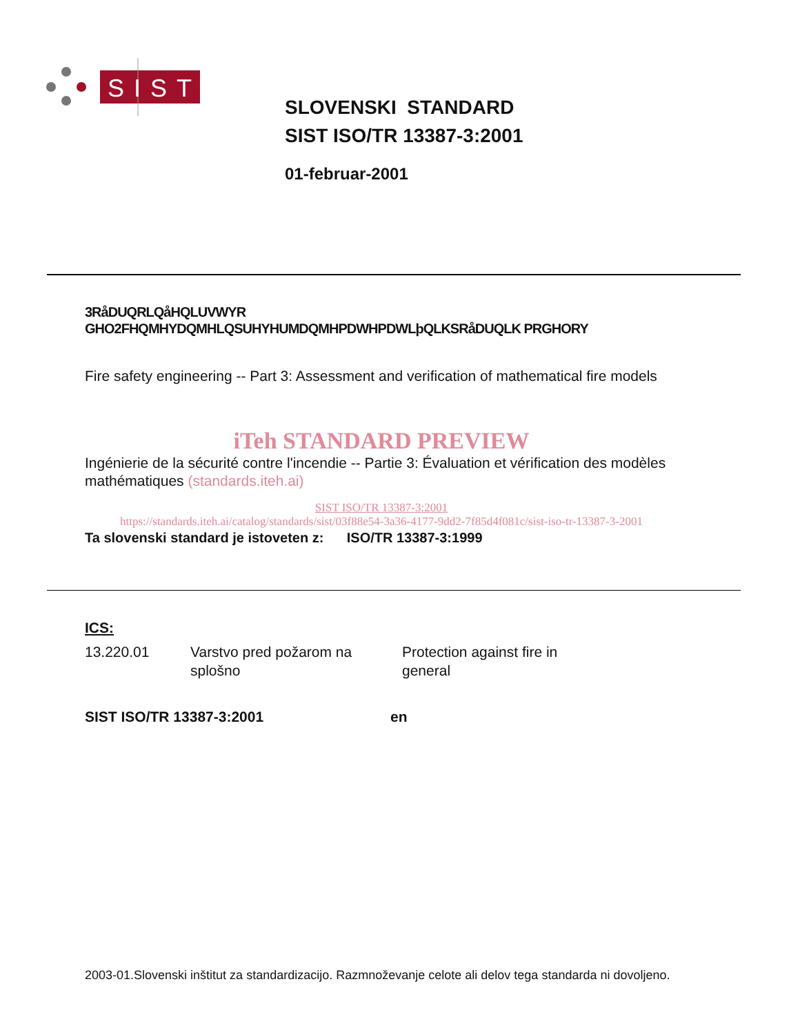SIST
SLOVENSKI STANDARD
SIST ISO/TR 13387-3:2001
01-februar-2001
3RåDUQRLQåHQLUVWYR GHO2FHQMHYDQMHLQSUHYHUMDQMHPDWHPDWLþQLKSRåDUQLK PRGHORY
Fire safety engineering -- Part 3: Assessment and verification of mathematical fire models
iTeh STANDARD PREVIEW
Ingénierie de la sécurité contre l'incendie -- Partie 3: Évaluation et vérification des modèles mathématiques (standards.iteh.ai)
SIST ISO/TR 13387-3:2001
https://standards.iteh.ai/catalog/standards/sist/03f88e54-3a36-4177-9dd2-7f85d4f081c/sist-iso-tr-13387-3-2001
Ta slovenski standard je istoveten z: ISO/TR 13387-3:1999
ICS:
13.220.01 Varstvo pred požarom na splošno
Protection against fire in general
SIST ISO/TR 13387-3:2001 en
2003-01.Slovenski inštitut za standardizacijo. Razmnoževanje celote ali delov tega standarda ni dovoljeno.